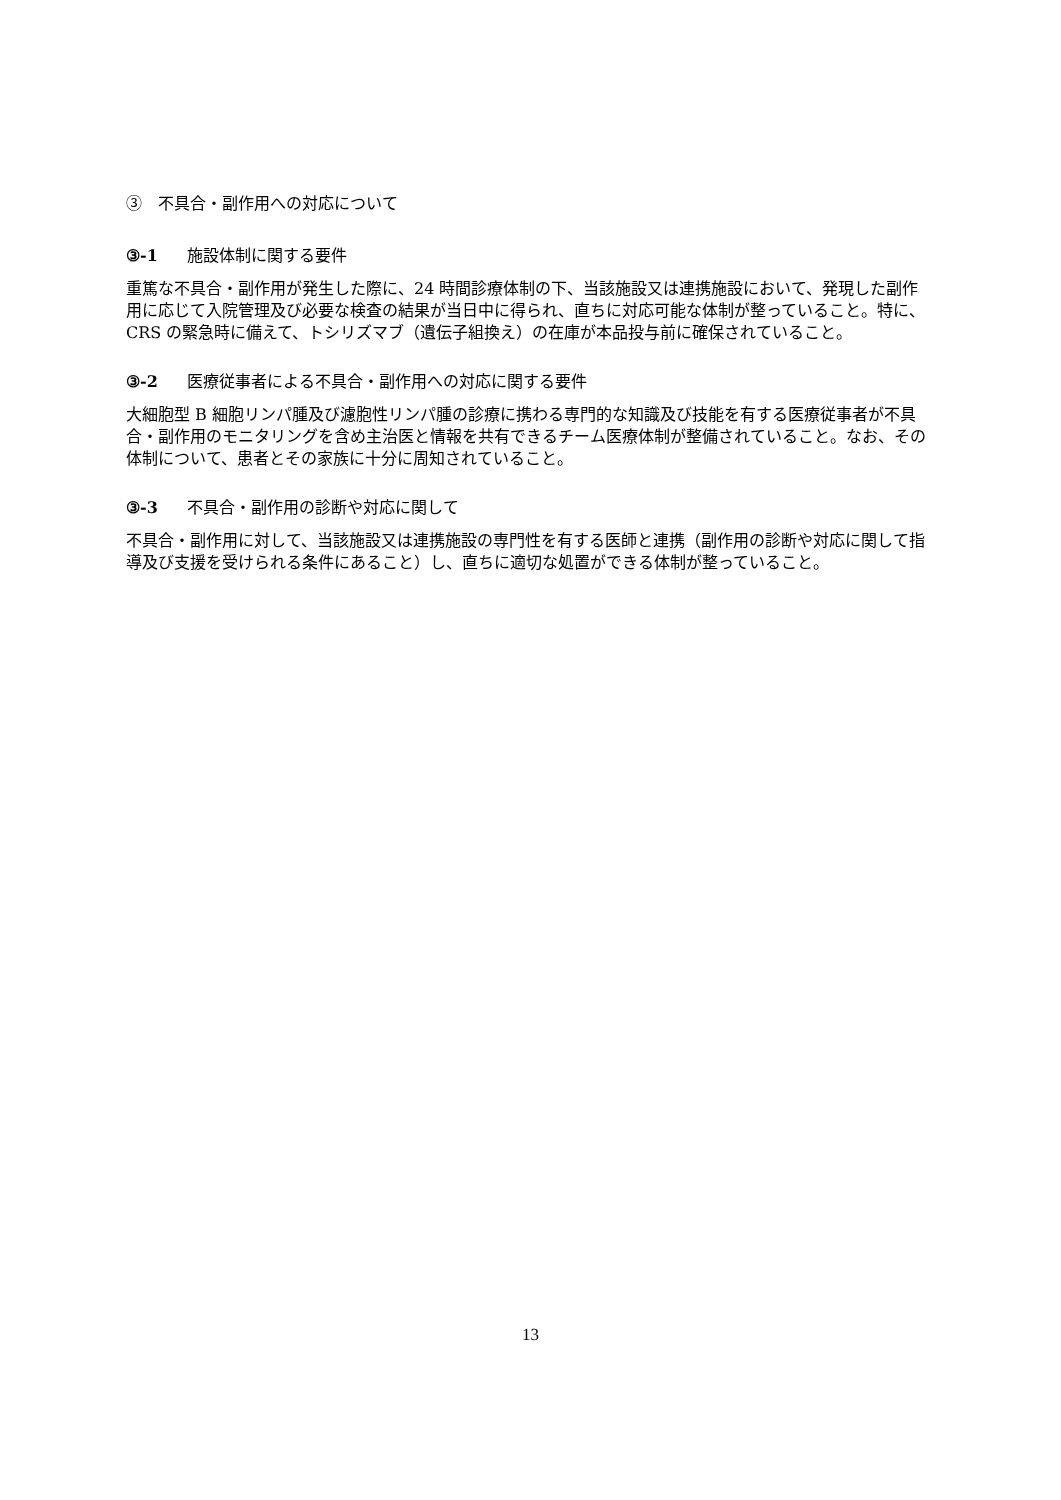③　不具合・副作用への対応について
③-1 施設体制に関する要件
重篤な不具合・副作用が発生した際に、24 時間診療体制の下、当該施設又は連携施設において、発現した副作用に応じて入院管理及び必要な検査の結果が当日中に得られ、直ちに対応可能な体制が整っていること。特に、CRS の緊急時に備えて、トシリズマブ（遺伝子組換え）の在庫が本品投与前に確保されていること。
③-2 医療従事者による不具合・副作用への対応に関する要件
大細胞型 B 細胞リンパ腫及び濾胞性リンパ腫の診療に携わる専門的な知識及び技能を有する医療従事者が不具合・副作用のモニタリングを含め主治医と情報を共有できるチーム医療体制が整備されていること。なお、その体制について、患者とその家族に十分に周知されていること。
③-3 不具合・副作用の診断や対応に関して
不具合・副作用に対して、当該施設又は連携施設の専門性を有する医師と連携（副作用の診断や対応に関して指導及び支援を受けられる条件にあること）し、直ちに適切な処置ができる体制が整っていること。
13